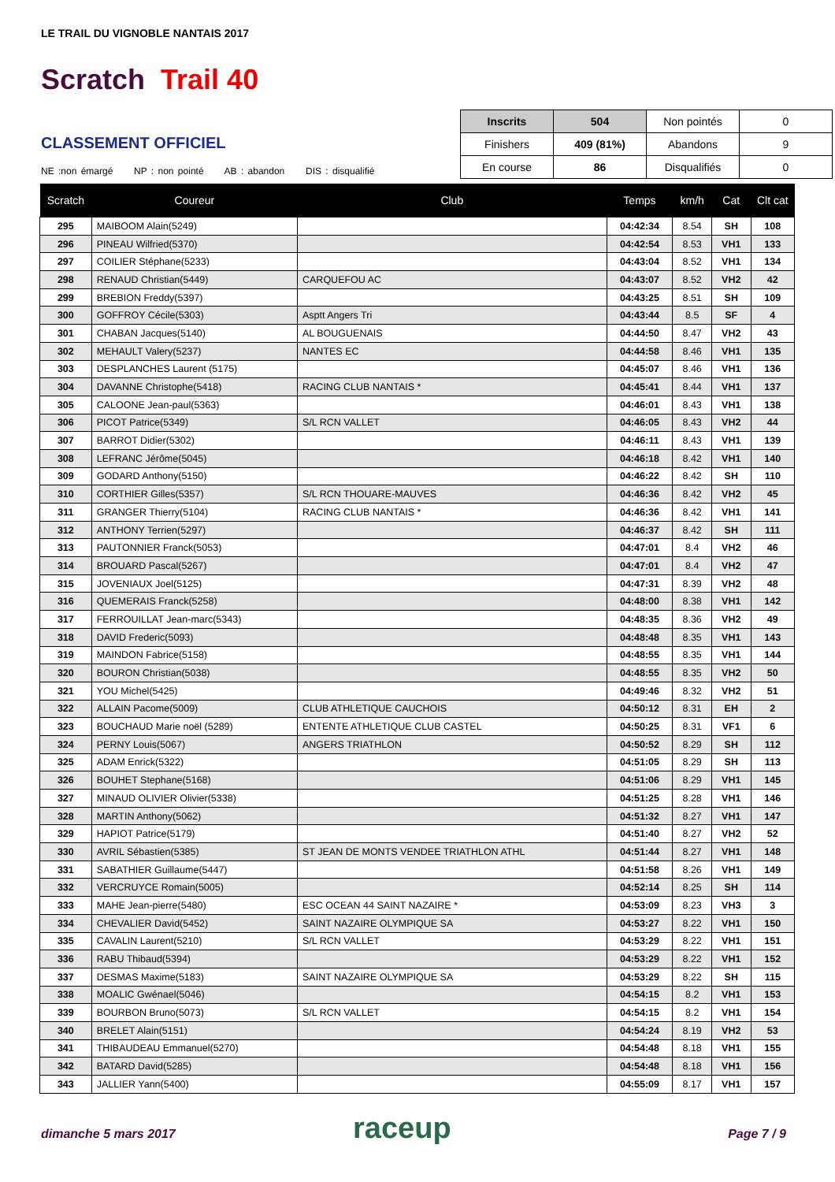LE TRAIL DU VIGNOBLE NANTAIS 2017
Scratch Trail 40
CLASSEMENT OFFICIEL
NE :non émargé NP : non pointé AB : abandon DIS : disqualifié
| Inscrits | 504 | Non pointés | 0 |
| Finishers | 409 (81%) | Abandons | 9 |
| En course | 86 | Disqualifiés | 0 |
| Scratch | Coureur | Club | Temps | km/h | Cat | Clt cat |
| --- | --- | --- | --- | --- | --- | --- |
| 295 | MAIBOOM Alain(5249) | | 04:42:34 | 8.54 | SH | 108 |
| 296 | PINEAU Wilfried(5370) | | 04:42:54 | 8.53 | VH1 | 133 |
| 297 | COILIER Stéphane(5233) | | 04:43:04 | 8.52 | VH1 | 134 |
| 298 | RENAUD Christian(5449) | CARQUEFOU AC | 04:43:07 | 8.52 | VH2 | 42 |
| 299 | BREBION Freddy(5397) | | 04:43:25 | 8.51 | SH | 109 |
| 300 | GOFFROY Cécile(5303) | Asptt Angers Tri | 04:43:44 | 8.5 | SF | 4 |
| 301 | CHABAN Jacques(5140) | AL BOUGUENAIS | 04:44:50 | 8.47 | VH2 | 43 |
| 302 | MEHAULT Valery(5237) | NANTES EC | 04:44:58 | 8.46 | VH1 | 135 |
| 303 | DESPLANCHES Laurent (5175) | | 04:45:07 | 8.46 | VH1 | 136 |
| 304 | DAVANNE Christophe(5418) | RACING CLUB NANTAIS * | 04:45:41 | 8.44 | VH1 | 137 |
| 305 | CALOONE Jean-paul(5363) | | 04:46:01 | 8.43 | VH1 | 138 |
| 306 | PICOT Patrice(5349) | S/L RCN VALLET | 04:46:05 | 8.43 | VH2 | 44 |
| 307 | BARROT Didier(5302) | | 04:46:11 | 8.43 | VH1 | 139 |
| 308 | LEFRANC Jérôme(5045) | | 04:46:18 | 8.42 | VH1 | 140 |
| 309 | GODARD Anthony(5150) | | 04:46:22 | 8.42 | SH | 110 |
| 310 | CORTHIER Gilles(5357) | S/L RCN THOUARE-MAUVES | 04:46:36 | 8.42 | VH2 | 45 |
| 311 | GRANGER Thierry(5104) | RACING CLUB NANTAIS * | 04:46:36 | 8.42 | VH1 | 141 |
| 312 | ANTHONY Terrien(5297) | | 04:46:37 | 8.42 | SH | 111 |
| 313 | PAUTONNIER Franck(5053) | | 04:47:01 | 8.4 | VH2 | 46 |
| 314 | BROUARD Pascal(5267) | | 04:47:01 | 8.4 | VH2 | 47 |
| 315 | JOVENIAUX Joel(5125) | | 04:47:31 | 8.39 | VH2 | 48 |
| 316 | QUEMERAIS Franck(5258) | | 04:48:00 | 8.38 | VH1 | 142 |
| 317 | FERROUILLAT Jean-marc(5343) | | 04:48:35 | 8.36 | VH2 | 49 |
| 318 | DAVID Frederic(5093) | | 04:48:48 | 8.35 | VH1 | 143 |
| 319 | MAINDON Fabrice(5158) | | 04:48:55 | 8.35 | VH1 | 144 |
| 320 | BOURON Christian(5038) | | 04:48:55 | 8.35 | VH2 | 50 |
| 321 | YOU Michel(5425) | | 04:49:46 | 8.32 | VH2 | 51 |
| 322 | ALLAIN Pacome(5009) | CLUB ATHLETIQUE CAUCHOIS | 04:50:12 | 8.31 | EH | 2 |
| 323 | BOUCHAUD Marie noël (5289) | ENTENTE ATHLETIQUE CLUB CASTEL | 04:50:25 | 8.31 | VF1 | 6 |
| 324 | PERNY Louis(5067) | ANGERS TRIATHLON | 04:50:52 | 8.29 | SH | 112 |
| 325 | ADAM Enrick(5322) | | 04:51:05 | 8.29 | SH | 113 |
| 326 | BOUHET Stephane(5168) | | 04:51:06 | 8.29 | VH1 | 145 |
| 327 | MINAUD OLIVIER Olivier(5338) | | 04:51:25 | 8.28 | VH1 | 146 |
| 328 | MARTIN Anthony(5062) | | 04:51:32 | 8.27 | VH1 | 147 |
| 329 | HAPIOT Patrice(5179) | | 04:51:40 | 8.27 | VH2 | 52 |
| 330 | AVRIL Sébastien(5385) | ST JEAN DE MONTS VENDEE TRIATHLON ATHL | 04:51:44 | 8.27 | VH1 | 148 |
| 331 | SABATHIER Guillaume(5447) | | 04:51:58 | 8.26 | VH1 | 149 |
| 332 | VERCRUYCE Romain(5005) | | 04:52:14 | 8.25 | SH | 114 |
| 333 | MAHE Jean-pierre(5480) | ESC OCEAN 44 SAINT NAZAIRE * | 04:53:09 | 8.23 | VH3 | 3 |
| 334 | CHEVALIER David(5452) | SAINT NAZAIRE OLYMPIQUE SA | 04:53:27 | 8.22 | VH1 | 150 |
| 335 | CAVALIN Laurent(5210) | S/L RCN VALLET | 04:53:29 | 8.22 | VH1 | 151 |
| 336 | RABU Thibaud(5394) | | 04:53:29 | 8.22 | VH1 | 152 |
| 337 | DESMAS Maxime(5183) | SAINT NAZAIRE OLYMPIQUE SA | 04:53:29 | 8.22 | SH | 115 |
| 338 | MOALIC Gwénael(5046) | | 04:54:15 | 8.2 | VH1 | 153 |
| 339 | BOURBON Bruno(5073) | S/L RCN VALLET | 04:54:15 | 8.2 | VH1 | 154 |
| 340 | BRELET Alain(5151) | | 04:54:24 | 8.19 | VH2 | 53 |
| 341 | THIBAUDEAU Emmanuel(5270) | | 04:54:48 | 8.18 | VH1 | 155 |
| 342 | BATARD David(5285) | | 04:54:48 | 8.18 | VH1 | 156 |
| 343 | JALLIER Yann(5400) | | 04:55:09 | 8.17 | VH1 | 157 |
dimanche 5 mars 2017 raceup Page 7 / 9